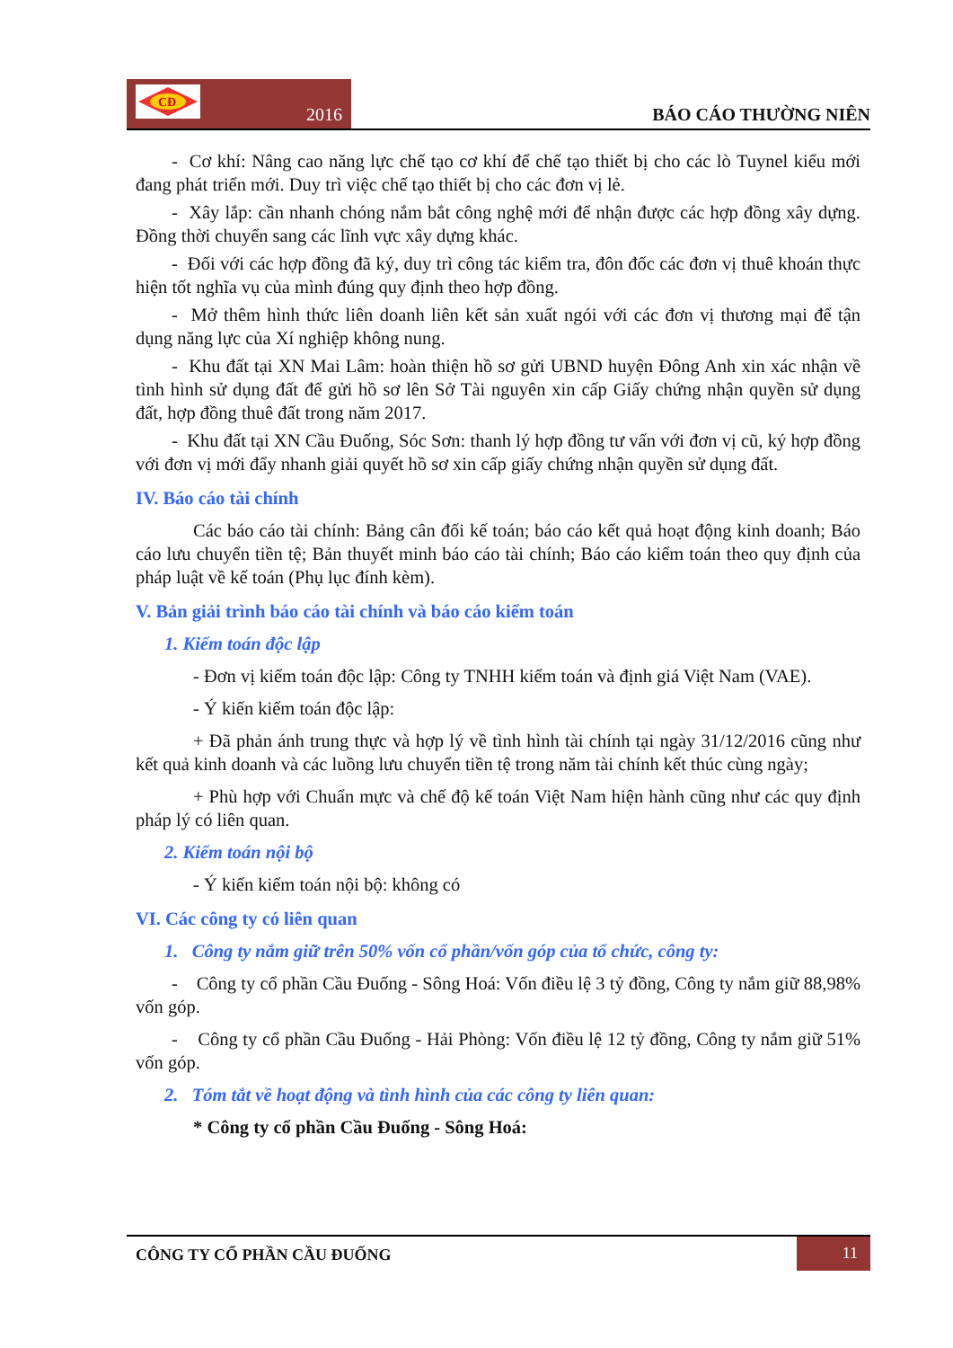CĐ
2016
BÁO CÁO THƯỜNG NIÊN
- Cơ khí: Nâng cao năng lực chế tạo cơ khí để chế tạo thiết bị cho các lò Tuynel kiểu mới đang phát triển mới. Duy trì việc chế tạo thiết bị cho các đơn vị lẻ.
- Xây lắp: cần nhanh chóng nắm bắt công nghệ mới để nhận được các hợp đồng xây dựng. Đồng thời chuyển sang các lĩnh vực xây dựng khác.
- Đối với các hợp đồng đã ký, duy trì công tác kiểm tra, đôn đốc các đơn vị thuê khoán thực hiện tốt nghĩa vụ của mình đúng quy định theo hợp đồng.
- Mở thêm hình thức liên doanh liên kết sản xuất ngói với các đơn vị thương mại để tận dụng năng lực của Xí nghiệp không nung.
- Khu đất tại XN Mai Lâm: hoàn thiện hồ sơ gửi UBND huyện Đông Anh xin xác nhận về tình hình sử dụng đất để gửi hồ sơ lên Sở Tài nguyên xin cấp Giấy chứng nhận quyền sử dụng đất, hợp đồng thuê đất trong năm 2017.
- Khu đất tại XN Cầu Đuống, Sóc Sơn: thanh lý hợp đồng tư vấn với đơn vị cũ, ký hợp đồng với đơn vị mới đẩy nhanh giải quyết hồ sơ xin cấp giấy chứng nhận quyền sử dụng đất.
IV. Báo cáo tài chính
Các báo cáo tài chính: Bảng cân đối kế toán; báo cáo kết quả hoạt động kinh doanh; Báo cáo lưu chuyển tiền tệ; Bản thuyết minh báo cáo tài chính; Báo cáo kiểm toán theo quy định của pháp luật về kế toán (Phụ lục đính kèm).
V. Bản giải trình báo cáo tài chính và báo cáo kiểm toán
1. Kiểm toán độc lập
- Đơn vị kiểm toán độc lập: Công ty TNHH kiểm toán và định giá Việt Nam (VAE).
- Ý kiến kiểm toán độc lập:
+ Đã phản ánh trung thực và hợp lý về tình hình tài chính tại ngày 31/12/2016 cũng như kết quả kinh doanh và các luồng lưu chuyển tiền tệ trong năm tài chính kết thúc cùng ngày;
+ Phù hợp với Chuẩn mực và chế độ kế toán Việt Nam hiện hành cũng như các quy định pháp lý có liên quan.
2. Kiểm toán nội bộ
- Ý kiến kiểm toán nội bộ: không có
VI. Các công ty có liên quan
1. Công ty nắm giữ trên 50% vốn cổ phần/vốn góp của tổ chức, công ty:
- Công ty cổ phần Cầu Đuống - Sông Hoá: Vốn điều lệ 3 tỷ đồng, Công ty nắm giữ 88,98% vốn góp.
- Công ty cổ phần Cầu Đuống - Hải Phòng: Vốn điều lệ 12 tỷ đồng, Công ty nắm giữ 51% vốn góp.
2. Tóm tắt về hoạt động và tình hình của các công ty liên quan:
* Công ty cổ phần Cầu Đuống - Sông Hoá:
CÔNG TY CỔ PHẦN CẦU ĐUỐNG
11